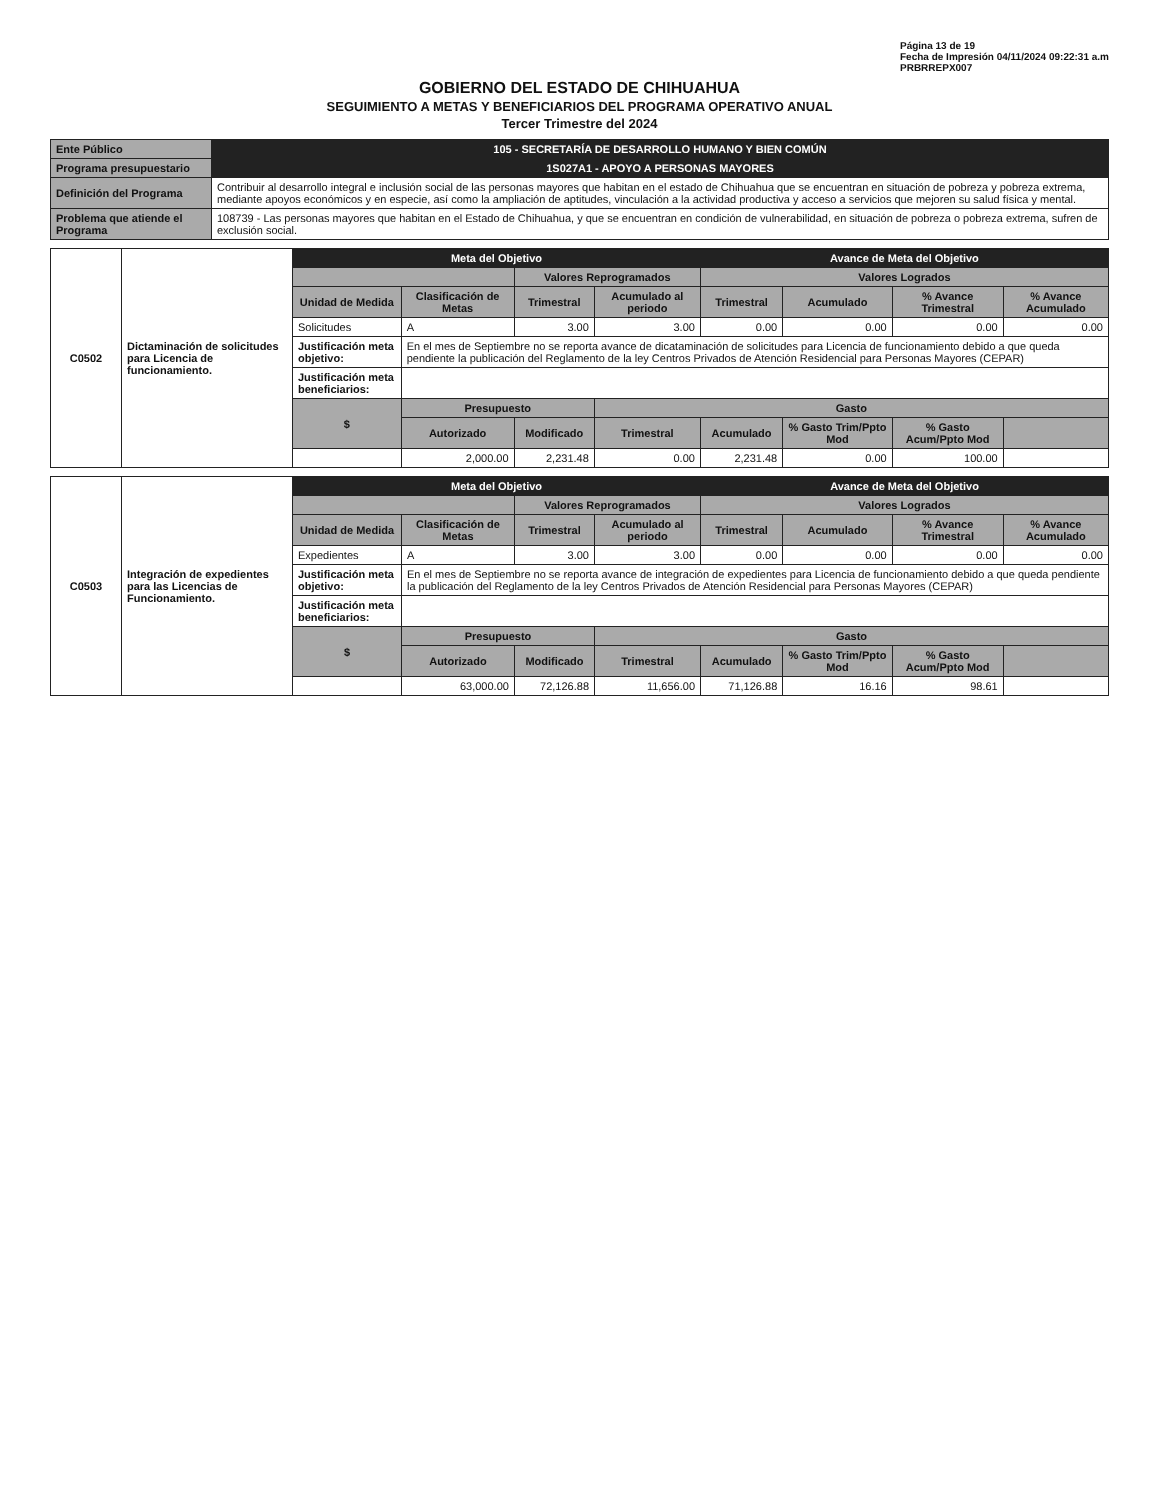Página 13 de 19
Fecha de Impresión 04/11/2024 09:22:31 a.m
PRBRREPX007
GOBIERNO DEL ESTADO DE CHIHUAHUA
SEGUIMIENTO A METAS Y BENEFICIARIOS DEL PROGRAMA OPERATIVO ANUAL
Tercer Trimestre del 2024
| Ente Público | 105 - SECRETARÍA DE DESARROLLO HUMANO Y BIEN COMÚN |
| Programa presupuestario | 1S027A1 - APOYO A PERSONAS MAYORES |
| Definición del Programa | Contribuir al desarrollo integral e inclusión social de las personas mayores que habitan en el estado de Chihuahua que se encuentran en situación de pobreza y pobreza extrema, mediante apoyos económicos y en especie, así como la ampliación de aptitudes, vinculación a la actividad productiva y acceso a servicios que mejoren su salud física y mental. |
| Problema que atiende el Programa | 108739 - Las personas mayores que habitan en el Estado de Chihuahua, y que se encuentran en condición de vulnerabilidad, en situación de pobreza o pobreza extrema, sufren de exclusión social. |
| C0502 | Dictaminación de solicitudes para Licencia de funcionamiento. | Meta del Objetivo | | | | Avance de Meta del Objetivo | | | |
| | | | | Valores Reprogramados | | Valores Logrados | | | |
| | | Unidad de Medida | Clasificación de Metas | Trimestral | Acumulado al periodo | Trimestral | Acumulado | % Avance Trimestral | % Avance Acumulado |
| | | Solicitudes | A | 3.00 | 3.00 | 0.00 | 0.00 | 0.00 | 0.00 |
| | | Justificación meta objetivo: | En el mes de Septiembre no se reporta avance de dicatami­nación de solicitudes para Licencia de funcionamiento debido a que queda pendiente la publicación del Reglamento de la ley Centros Privados de Atención Residencial para Personas Mayores (CEPAR) | | | | | | |
| | | Justificación meta beneficiarios: | | | | | | | |
| | | $ | Presupuesto | | Gasto | | | | |
| | | | Autorizado | Modificado | Trimestral | Acumulado | % Gasto Trim/Ppto Mod | % Gasto Acum/Ppto Mod | |
| | | | 2,000.00 | 2,231.48 | 0.00 | 2,231.48 | 0.00 | 100.00 | |
| C0503 | Integración de expedientes para las Licencias de Funcionamiento. | Meta del Objetivo | | | | Avance de Meta del Objetivo | | | |
| | | | | Valores Reprogramados | | Valores Logrados | | | |
| | | Unidad de Medida | Clasificación de Metas | Trimestral | Acumulado al periodo | Trimestral | Acumulado | % Avance Trimestral | % Avance Acumulado |
| | | Expedientes | A | 3.00 | 3.00 | 0.00 | 0.00 | 0.00 | 0.00 |
| | | Justificación meta objetivo: | En el mes de Septiembre no se reporta avance de integración de expedientes para Licencia de funcionamiento debido a que queda pendiente la publicación del Reglamento de la ley Centros Privados de Atención Residencial para Personas Mayores (CEPAR) | | | | | | |
| | | Justificación meta beneficiarios: | | | | | | | |
| | | $ | Presupuesto | | Gasto | | | | |
| | | | Autorizado | Modificado | Trimestral | Acumulado | % Gasto Trim/Ppto Mod | % Gasto Acum/Ppto Mod | |
| | | | 63,000.00 | 72,126.88 | 11,656.00 | 71,126.88 | 16.16 | 98.61 | |